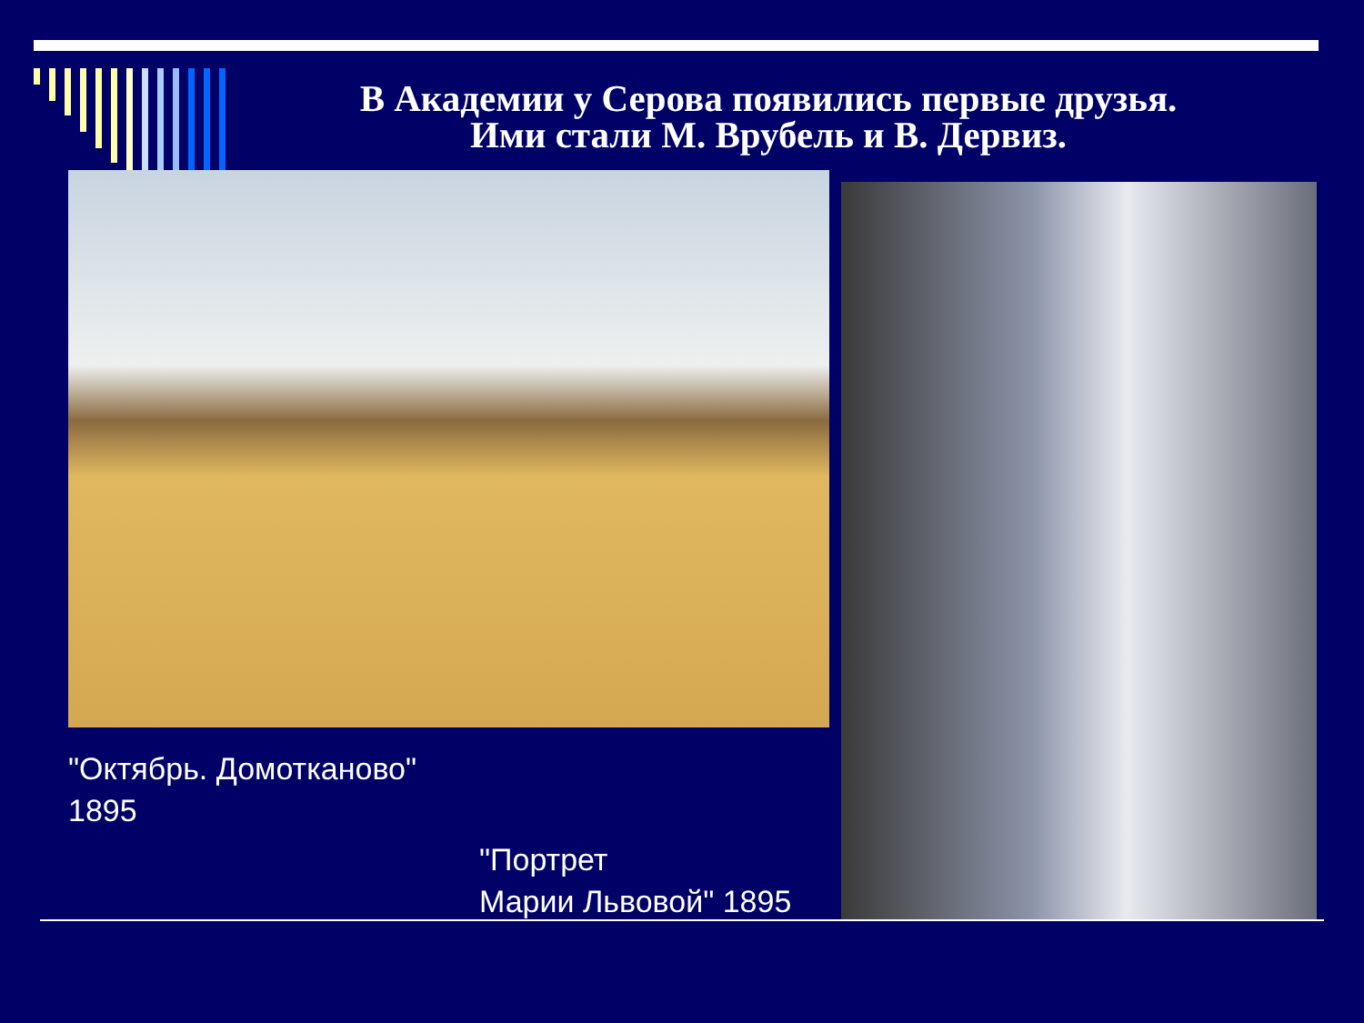В Академии у Серова появились первые друзья.
Ими стали М. Врубель и В. Дервиз.
"Октябрь. Домотканово"
1895
"Портрет
Марии Львовой" 1895